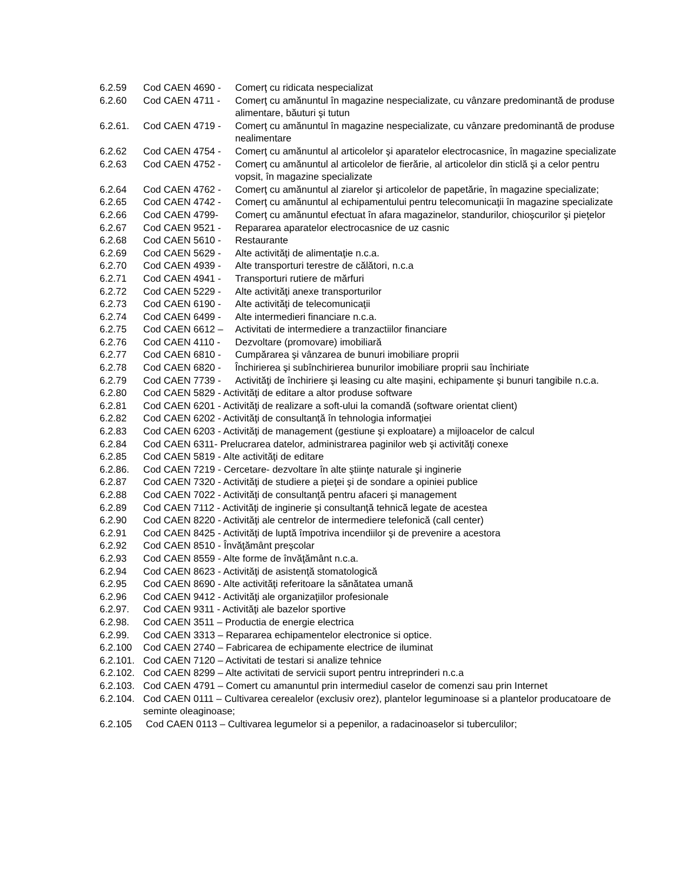6.2.59 Cod CAEN 4690 - Comerţ cu ridicata nespecializat
6.2.60 Cod CAEN 4711 - Comerţ cu amănuntul în magazine nespecializate, cu vânzare predominantă de produse alimentare, băuturi şi tutun
6.2.61. Cod CAEN 4719 - Comerţ cu amănuntul în magazine nespecializate, cu vânzare predominantă de produse nealimentare
6.2.62 Cod CAEN 4754 - Comerţ cu amănuntul al articolelor şi aparatelor electrocasnice, în magazine specializate
6.2.63 Cod CAEN 4752 - Comerţ cu amănuntul al articolelor de fierărie, al articolelor din sticlă şi a celor pentru vopsit, în magazine specializate
6.2.64 Cod CAEN 4762 - Comerţ cu amănuntul al ziarelor şi articolelor de papetărie, în magazine specializate;
6.2.65 Cod CAEN 4742 - Comerţ cu amănuntul al echipamentului pentru telecomunicaţii în magazine specializate
6.2.66 Cod CAEN 4799- Comerţ cu amănuntul efectuat în afara magazinelor, standurilor, chioşcurilor şi pieţelor
6.2.67 Cod CAEN 9521 - Repararea aparatelor electrocasnice de uz casnic
6.2.68 Cod CAEN 5610 - Restaurante
6.2.69 Cod CAEN 5629 - Alte activităţi de alimentaţie n.c.a.
6.2.70 Cod CAEN 4939 - Alte transporturi terestre de călători, n.c.a
6.2.71 Cod CAEN 4941 - Transporturi rutiere de mărfuri
6.2.72 Cod CAEN 5229 - Alte activităţi anexe transporturilor
6.2.73 Cod CAEN 6190 - Alte activităţi de telecomunicaţii
6.2.74 Cod CAEN 6499 - Alte intermedieri financiare n.c.a.
6.2.75 Cod CAEN 6612 – Activitati de intermediere a tranzactiilor financiare
6.2.76 Cod CAEN 4110 - Dezvoltare (promovare) imobiliară
6.2.77 Cod CAEN 6810 - Cumpărarea şi vânzarea de bunuri imobiliare proprii
6.2.78 Cod CAEN 6820 - Închirierea şi subînchirierea bunurilor imobiliare proprii sau închiriate
6.2.79 Cod CAEN 7739 - Activităţi de închiriere şi leasing cu alte maşini, echipamente şi bunuri tangibile n.c.a.
6.2.80 Cod CAEN 5829 - Activităţi de editare a altor produse software
6.2.81 Cod CAEN 6201 - Activităţi de realizare a soft-ului la comandă (software orientat client)
6.2.82 Cod CAEN 6202 - Activităţi de consultanţă în tehnologia informaţiei
6.2.83 Cod CAEN 6203 - Activităţi de management (gestiune şi exploatare) a mijloacelor de calcul
6.2.84 Cod CAEN 6311- Prelucrarea datelor, administrarea paginilor web şi activităţi conexe
6.2.85 Cod CAEN 5819 - Alte activităţi de editare
6.2.86. Cod CAEN 7219 - Cercetare- dezvoltare în alte ştiinţe naturale şi inginerie
6.2.87 Cod CAEN 7320 - Activităţi de studiere a pieţei şi de sondare a opiniei publice
6.2.88 Cod CAEN 7022 - Activităţi de consultanţă pentru afaceri şi management
6.2.89 Cod CAEN 7112 - Activităţi de inginerie şi consultanţă tehnică legate de acestea
6.2.90 Cod CAEN 8220 - Activităţi ale centrelor de intermediere telefonică (call center)
6.2.91 Cod CAEN 8425 - Activităţi de luptă împotriva incendiilor şi de prevenire a acestora
6.2.92 Cod CAEN 8510 - Învăţământ preşcolar
6.2.93 Cod CAEN 8559 - Alte forme de învăţământ n.c.a.
6.2.94 Cod CAEN 8623 - Activităţi de asistenţă stomatologică
6.2.95 Cod CAEN 8690 - Alte activităţi referitoare la sănătatea umană
6.2.96 Cod CAEN 9412 - Activităţi ale organizaţiilor profesionale
6.2.97. Cod CAEN 9311 - Activităţi ale bazelor sportive
6.2.98. Cod CAEN 3511 – Productia de energie electrica
6.2.99. Cod CAEN 3313 – Repararea echipamentelor electronice si optice.
6.2.100 Cod CAEN 2740 – Fabricarea de echipamente electrice de iluminat
6.2.101. Cod CAEN 7120 – Activitati de testari si analize tehnice
6.2.102. Cod CAEN 8299 – Alte activitati de servicii suport pentru intreprinderi n.c.a
6.2.103. Cod CAEN 4791 – Comert cu amanuntul prin intermediul caselor de comenzi sau prin Internet
6.2.104. Cod CAEN 0111 – Cultivarea cerealelor (exclusiv orez), plantelor leguminoase si a plantelor producatoare de seminte oleaginoase;
6.2.105 Cod CAEN 0113 – Cultivarea legumelor si a pepenilor, a radacinoaselor si tuberculilor;